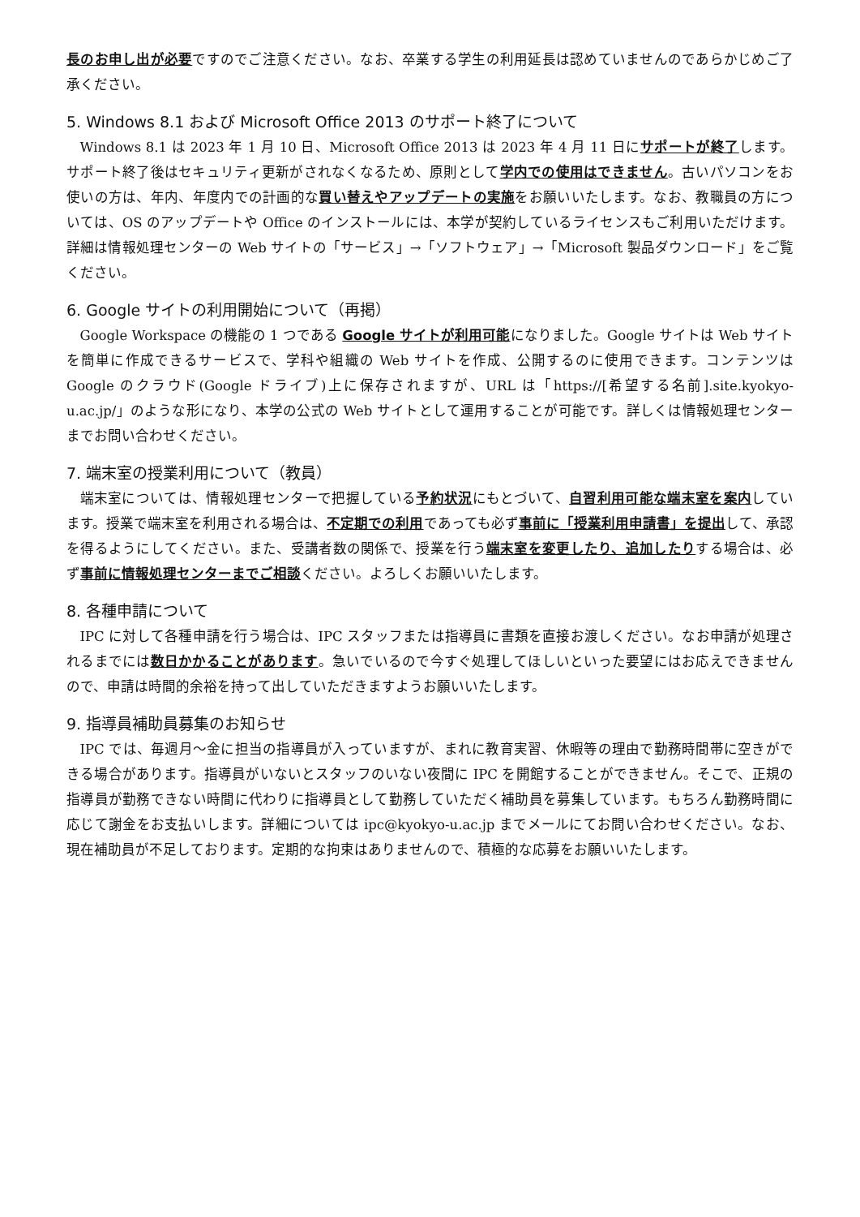長のお申し出が必要ですのでご注意ください。なお、卒業する学生の利用延長は認めていませんのであらかじめご了承ください。
5. Windows 8.1 および Microsoft Office 2013 のサポート終了について
Windows 8.1 は 2023 年 1 月 10 日、Microsoft Office 2013 は 2023 年 4 月 11 日にサポートが終了します。サポート終了後はセキュリティ更新がされなくなるため、原則として学内での使用はできません。古いパソコンをお使いの方は、年内、年度内での計画的な買い替えやアップデートの実施をお願いいたします。なお、教職員の方については、OS のアップデートや Office のインストールには、本学が契約しているライセンスもご利用いただけます。詳細は情報処理センターの Web サイトの「サービス」→「ソフトウェア」→「Microsoft 製品ダウンロード」をご覧ください。
6. Google サイトの利用開始について（再掲）
Google Workspace の機能の 1 つである Google サイトが利用可能になりました。Google サイトは Web サイトを簡単に作成できるサービスで、学科や組織の Web サイトを作成、公開するのに使用できます。コンテンツは Google のクラウド(Google ドライブ)上に保存されますが、URL は「https://[希望する名前].site.kyokyo-u.ac.jp/」のような形になり、本学の公式の Web サイトとして運用することが可能です。詳しくは情報処理センターまでお問い合わせください。
7. 端末室の授業利用について（教員）
端末室については、情報処理センターで把握している予約状況にもとづいて、自習利用可能な端末室を案内しています。授業で端末室を利用される場合は、不定期での利用であっても必ず事前に「授業利用申請書」を提出して、承認を得るようにしてください。また、受講者数の関係で、授業を行う端末室を変更したり、追加したりする場合は、必ず事前に情報処理センターまでご相談ください。よろしくお願いいたします。
8. 各種申請について
IPC に対して各種申請を行う場合は、IPC スタッフまたは指導員に書類を直接お渡しください。なお申請が処理されるまでには数日かかることがあります。急いでいるので今すぐ処理してほしいといった要望にはお応えできませんので、申請は時間的余裕を持って出していただきますようお願いいたします。
9. 指導員補助員募集のお知らせ
IPC では、毎週月～金に担当の指導員が入っていますが、まれに教育実習、休暇等の理由で勤務時間帯に空きができる場合があります。指導員がいないとスタッフのいない夜間に IPC を開館することができません。そこで、正規の指導員が勤務できない時間に代わりに指導員として勤務していただく補助員を募集しています。もちろん勤務時間に応じて謝金をお支払いします。詳細については ipc@kyokyo-u.ac.jp までメールにてお問い合わせください。なお、現在補助員が不足しております。定期的な拘束はありませんので、積極的な応募をお願いいたします。